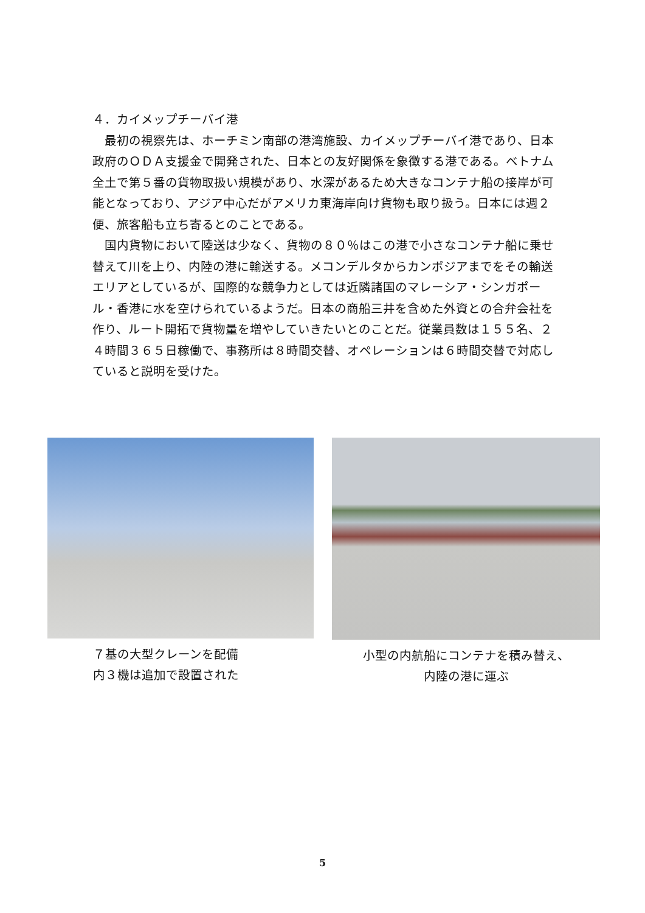４．カイメップチーバイ港
　最初の視察先は、ホーチミン南部の港湾施設、カイメップチーバイ港であり、日本政府のＯＤＡ支援金で開発された、日本との友好関係を象徴する港である。ベトナム全土で第５番の貨物取扱い規模があり、水深があるため大きなコンテナ船の接岸が可能となっており、アジア中心だがアメリカ東海岸向け貨物も取り扱う。日本には週２便、旅客船も立ち寄るとのことである。
　国内貨物において陸送は少なく、貨物の８０％はこの港で小さなコンテナ船に乗せ替えて川を上り、内陸の港に輸送する。メコンデルタからカンボジアまでをその輸送エリアとしているが、国際的な競争力としては近隣諸国のマレーシア・シンガポール・香港に水を空けられているようだ。日本の商船三井を含めた外資との合弁会社を作り、ルート開拓で貨物量を増やしていきたいとのことだ。従業員数は１５５名、２４時間３６５日稼働で、事務所は８時間交替、オペレーションは６時間交替で対応していると説明を受けた。
７基の大型クレーンを配備
内３機は追加で設置された
小型の内航船にコンテナを積み替え、
内陸の港に運ぶ
5